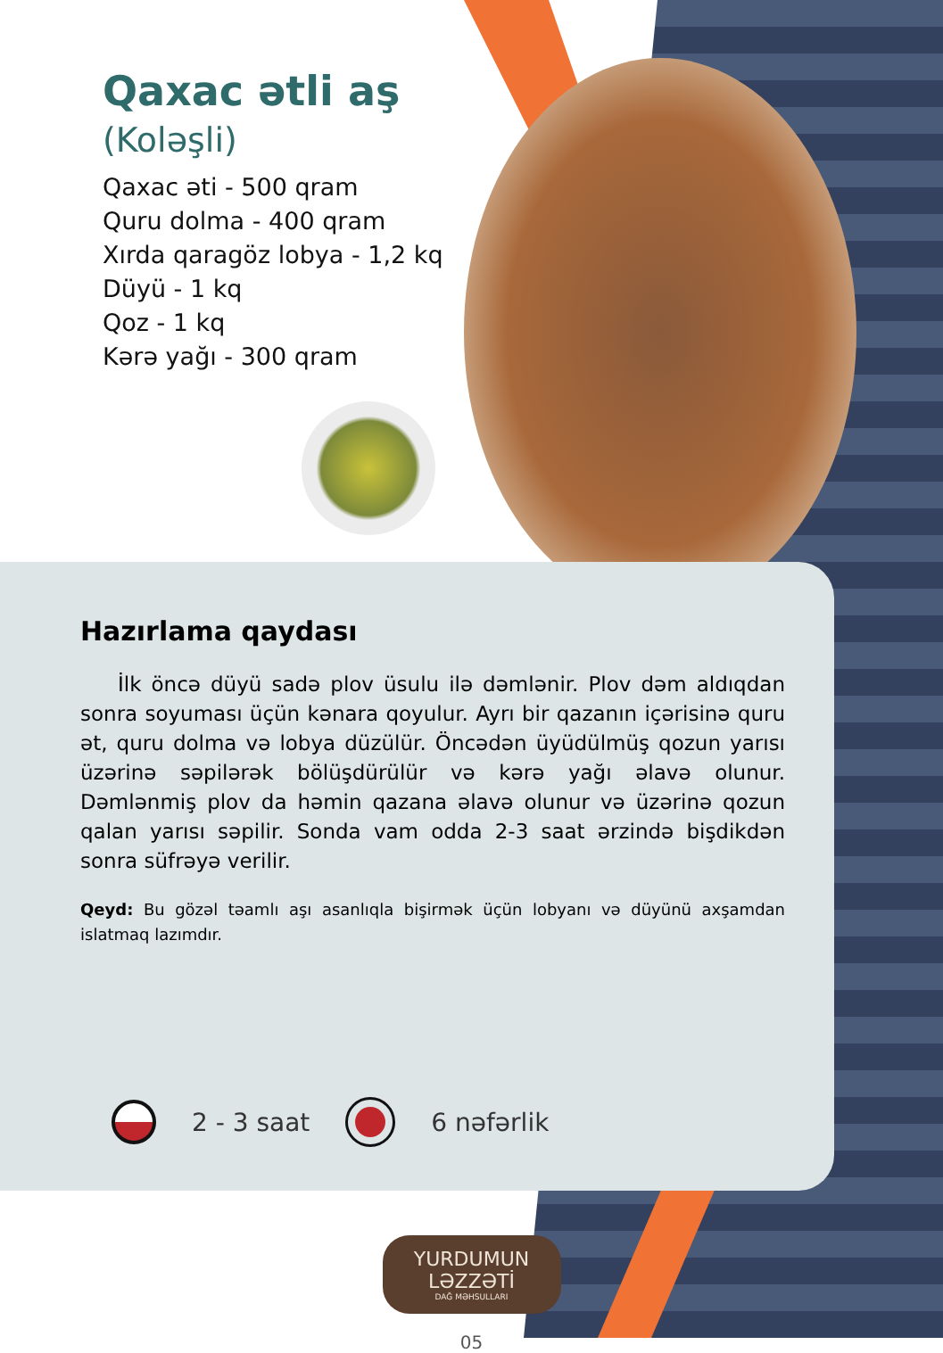Qaxac ətli aş
(Koləşli)
Qaxac əti - 500 qram
Quru dolma - 400 qram
Xırda qaragöz lobya - 1,2 kq
Düyü - 1 kq
Qoz - 1 kq
Kərə yağı - 300 qram
Hazırlama qaydası
İlk öncə düyü sadə plov üsulu ilə dəmlənir. Plov dəm aldıqdan sonra soyuması üçün kənara qoyulur. Ayrı bir qazanın içərisinə quru ət, quru dolma və lobya düzülür. Öncədən üyüdülmüş qozun yarısı üzərinə səpilərək bölüşdürülür və kərə yağı əlavə olunur. Dəmlənmiş plov da həmin qazana əlavə olunur və üzərinə qozun qalan yarısı səpilir. Sonda vam odda 2-3 saat ərzində bişdikdən sonra süfrəyə verilir.
Qeyd: Bu gözəl təamlı aşı asanlıqla bişirmək üçün lobyanı və düyünü axşamdan islatmaq lazımdır.
2 - 3 saat 6 nəfərlik
YURDUMUN LƏZZƏTİ
DAĞ MƏHSULLARI
05